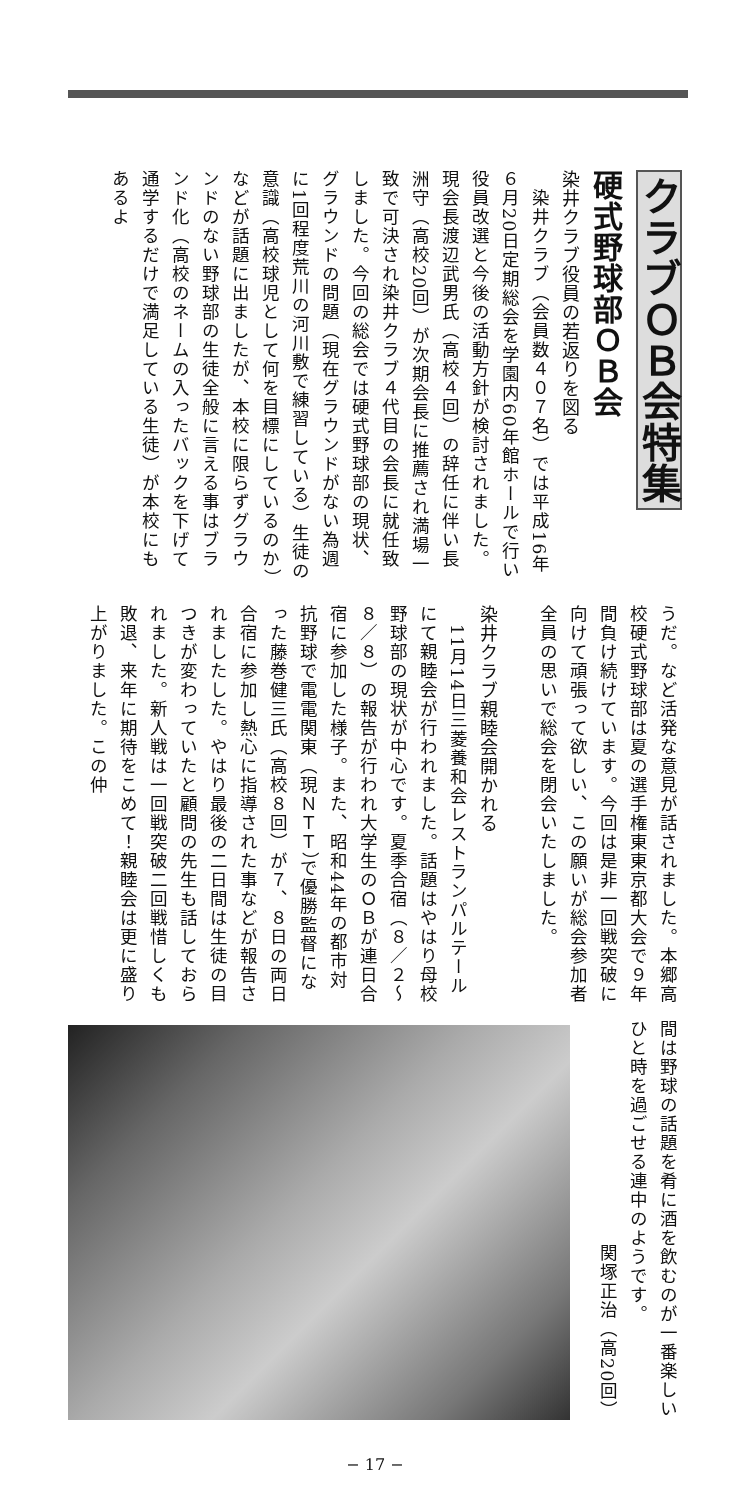クラブＯＢ会特集
硬式野球部ＯＢ会
染井クラブ役員の若返りを図る
　染井クラブ（会員数４０７名）では平成16年６月20日定期総会を学園内60年館ホールで行い役員改選と今後の活動方針が検討されました。現会長渡辺武男氏（高校４回）の辞任に伴い長洲守（高校20回）が次期会長に推薦され満場一致で可決され染井クラブ４代目の会長に就任致しました。今回の総会では硬式野球部の現状、グラウンドの問題（現在グラウンドがない為週に1回程度荒川の河川敷で練習している）生徒の意識（高校球児として何を目標にしているのか）などが話題に出ましたが、本校に限らずグラウンドのない野球部の生徒全般に言える事はブランド化（高校のネームの入ったバックを下げて通学するだけで満足している生徒）が本校にもあるよ
うだ。など活発な意見が話されました。本郷高校硬式野球部は夏の選手権東東京都大会で９年間負け続けています。今回は是非一回戦突破に向けて頑張って欲しい、この願いが総会参加者全員の思いで総会を閉会いたしました。
　
染井クラブ親睦会開かれる
　11月14日三菱養和会レストランパルテールにて親睦会が行われました。話題はやはり母校野球部の現状が中心です。夏季合宿（８／２～８／８）の報告が行われ大学生のＯＢが連日合宿に参加した様子。また、昭和44年の都市対抗野球で電電関東（現ＮＴＴ）で優勝監督になった藤巻健三氏（高校８回）が７、８日の両日合宿に参加し熱心に指導された事などが報告されましたした。やはり最後の二日間は生徒の目つきが変わっていたと顧問の先生も話しておられました。新人戦は一回戦突破二回戦惜しくも敗退、来年に期待をこめて！親睦会は更に盛り上がりました。この仲
間は野球の話題を肴に酒を飲むのが一番楽しいひと時を過ごせる連中のようです。
関塚正治（高20回）
− 17 −